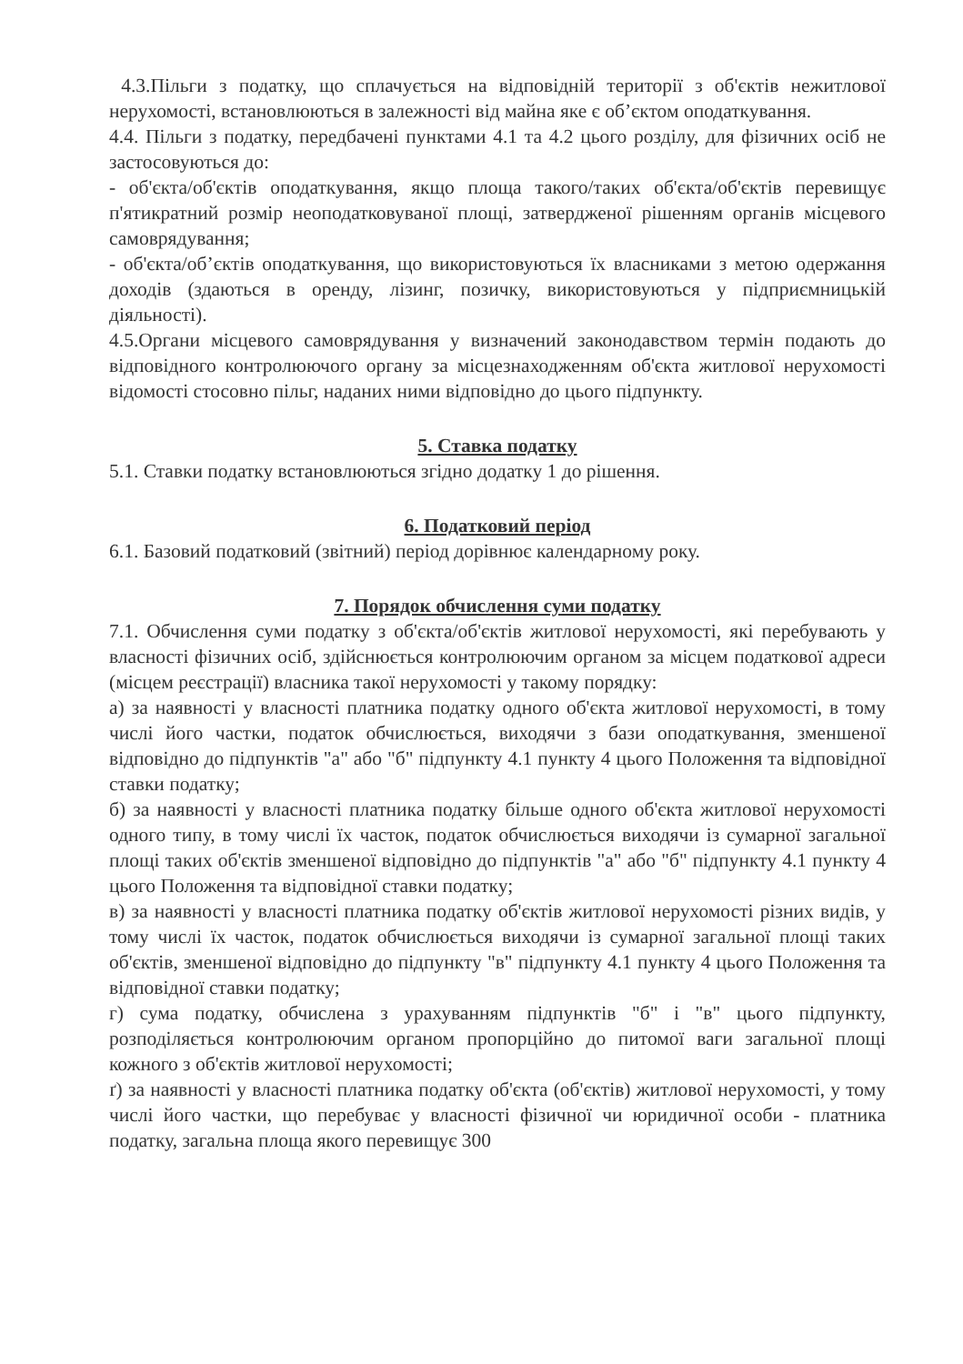4.3.Пільги з податку, що сплачується на відповідній території з об'єктів нежитлової нерухомості, встановлюються в залежності від майна яке є об’єктом оподаткування.
4.4. Пільги з податку, передбачені пунктами 4.1 та 4.2 цього розділу, для фізичних осіб не застосовуються до:
- об'єкта/об'єктів оподаткування, якщо площа такого/таких об'єкта/об'єктів перевищує п'ятикратний розмір неоподатковуваної площі, затвердженої рішенням органів місцевого самоврядування;
- об'єкта/об’єктів оподаткування, що використовуються їх власниками з метою одержання доходів (здаються в оренду, лізинг, позичку, використовуються у підприємницькій діяльності).
4.5.Органи місцевого самоврядування у визначений законодавством термін подають до відповідного контролюючого органу за місцезнаходженням об'єкта житлової нерухомості відомості стосовно пільг, наданих ними відповідно до цього підпункту.
5. Ставка податку
5.1. Ставки податку встановлюються згідно додатку 1 до рішення.
6. Податковий період
6.1. Базовий податковий (звітний) період дорівнює календарному року.
7. Порядок обчислення суми податку
7.1. Обчислення суми податку з об'єкта/об'єктів житлової нерухомості, які перебувають у власності фізичних осіб, здійснюється контролюючим органом за місцем податкової адреси (місцем реєстрації) власника такої нерухомості у такому порядку:
а) за наявності у власності платника податку одного об'єкта житлової нерухомості, в тому числі його частки, податок обчислюється, виходячи з бази оподаткування, зменшеної відповідно до підпунктів "а" або "б" підпункту 4.1 пункту 4 цього Положення та відповідної ставки податку;
б) за наявності у власності платника податку більше одного об'єкта житлової нерухомості одного типу, в тому числі їх часток, податок обчислюється виходячи із сумарної загальної площі таких об'єктів зменшеної відповідно до підпунктів "а" або "б" підпункту 4.1 пункту 4 цього Положення та відповідної ставки податку;
в) за наявності у власності платника податку об'єктів житлової нерухомості різних видів, у тому числі їх часток, податок обчислюється виходячи із сумарної загальної площі таких об'єктів, зменшеної відповідно до підпункту "в" підпункту 4.1 пункту 4 цього Положення та відповідної ставки податку;
г) сума податку, обчислена з урахуванням підпунктів "б" і "в" цього підпункту, розподіляється контролюючим органом пропорційно до питомої ваги загальної площі кожного з об'єктів житлової нерухомості;
ґ) за наявності у власності платника податку об'єкта (об'єктів) житлової нерухомості, у тому числі його частки, що перебуває у власності фізичної чи юридичної особи - платника податку, загальна площа якого перевищує 300